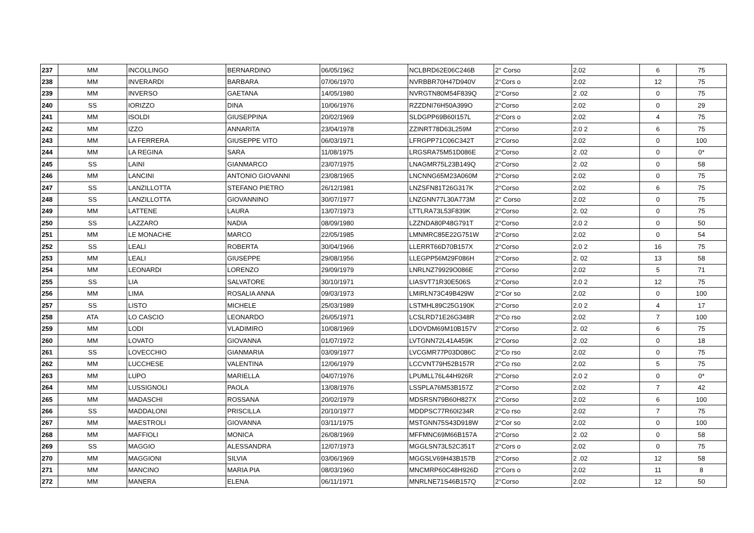| 237 | MM | INCOLLINGO | BERNARDINO | 06/05/1962 | NCLBRD62E06C246B | 2° Corso | 2.02 | 6 | 75 |
| 238 | MM | INVERARDI | BARBARA | 07/06/1970 | NVRBBR70H47D940V | 2°Cors o | 2.02 | 12 | 75 |
| 239 | MM | INVERSO | GAETANA | 14/05/1980 | NVRGTN80M54F839Q | 2°Corso | 2 .02 | 0 | 75 |
| 240 | SS | IORIZZO | DINA | 10/06/1976 | RZZDNI76H50A399O | 2°Corso | 2.02 | 0 | 29 |
| 241 | MM | ISOLDI | GIUSEPPINA | 20/02/1969 | SLDGPP69B60I157L | 2°Cors o | 2.02 | 4 | 75 |
| 242 | MM | IZZO | ANNARITA | 23/04/1978 | ZZINRT78D63L259M | 2°Corso | 2.0 2 | 6 | 75 |
| 243 | MM | LA FERRERA | GIUSEPPE VITO | 06/03/1971 | LFRGPP71C06C342T | 2°Corso | 2.02 | 0 | 100 |
| 244 | MM | LA REGINA | SARA | 11/08/1975 | LRGSRA75M51D086E | 2°Corso | 2 .02 | 0 | 0* |
| 245 | SS | LAINI | GIANMARCO | 23/07/1975 | LNAGMR75L23B149Q | 2°Corso | 2 .02 | 0 | 58 |
| 246 | MM | LANCINI | ANTONIO GIOVANNI | 23/08/1965 | LNCNNG65M23A060M | 2°Corso | 2.02 | 0 | 75 |
| 247 | SS | LANZILLOTTA | STEFANO PIETRO | 26/12/1981 | LNZSFN81T26G317K | 2°Corso | 2.02 | 6 | 75 |
| 248 | SS | LANZILLOTTA | GIOVANNINO | 30/07/1977 | LNZGNN77L30A773M | 2° Corso | 2.02 | 0 | 75 |
| 249 | MM | LATTENE | LAURA | 13/07/1973 | LTTLRA73L53F839K | 2°Corso | 2. 02 | 0 | 75 |
| 250 | SS | LAZZARO | NADIA | 08/09/1980 | LZZNDA80P48G791T | 2°Corso | 2.0 2 | 0 | 50 |
| 251 | MM | LE MONACHE | MARCO | 22/05/1985 | LMNMRC85E22G751W | 2°Corso | 2.02 | 0 | 54 |
| 252 | SS | LEALI | ROBERTA | 30/04/1966 | LLERRT66D70B157X | 2°Corso | 2.0 2 | 16 | 75 |
| 253 | MM | LEALI | GIUSEPPE | 29/08/1956 | LLEGPP56M29F086H | 2°Corso | 2. 02 | 13 | 58 |
| 254 | MM | LEONARDI | LORENZO | 29/09/1979 | LNRLNZ79929O086E | 2°Corso | 2.02 | 5 | 71 |
| 255 | SS | LIA | SALVATORE | 30/10/1971 | LIASVT71R30E506S | 2°Corso | 2.0 2 | 12 | 75 |
| 256 | MM | LIMA | ROSALIA ANNA | 09/03/1973 | LMIRLN73C49B429W | 2°Cor so | 2.02 | 0 | 100 |
| 257 | SS | LISTO | MICHELE | 25/03/1989 | LSTMHL89C25G190K | 2°Corso | 2.0 2 | 4 | 17 |
| 258 | ATA | LO CASCIO | LEONARDO | 26/05/1971 | LCSLRD71E26G348R | 2°Co rso | 2.02 | 7 | 100 |
| 259 | MM | LODI | VLADIMIRO | 10/08/1969 | LDOVDM69M10B157V | 2°Corso | 2. 02 | 6 | 75 |
| 260 | MM | LOVATO | GIOVANNA | 01/07/1972 | LVTGNN72L41A459K | 2°Corso | 2 .02 | 0 | 18 |
| 261 | SS | LOVECCHIO | GIANMARIA | 03/09/1977 | LVCGMR77P03D086C | 2°Co rso | 2.02 | 0 | 75 |
| 262 | MM | LUCCHESE | VALENTINA | 12/06/1979 | LCCVNT79H52B157R | 2°Co rso | 2.02 | 5 | 75 |
| 263 | MM | LUPO | MARIELLA | 04/07/1976 | LPUMLL76L44H926R | 2°Corso | 2.0 2 | 0 | 0* |
| 264 | MM | LUSSIGNOLI | PAOLA | 13/08/1976 | LSSPLA76M53B157Z | 2°Corso | 2.02 | 7 | 42 |
| 265 | MM | MADASCHI | ROSSANA | 20/02/1979 | MDSRSN79B60H827X | 2°Corso | 2.02 | 6 | 100 |
| 266 | SS | MADDALONI | PRISCILLA | 20/10/1977 | MDDPSC77R60I234R | 2°Co rso | 2.02 | 7 | 75 |
| 267 | MM | MAESTROLI | GIOVANNA | 03/11/1975 | MSTGNN75S43D918W | 2°Cor so | 2.02 | 0 | 100 |
| 268 | MM | MAFFIOLI | MONICA | 26/08/1969 | MFFMNC69M66B157A | 2°Corso | 2 .02 | 0 | 58 |
| 269 | SS | MAGGIO | ALESSANDRA | 12/07/1973 | MGGLSN73L52C351T | 2°Cors o | 2.02 | 0 | 75 |
| 270 | MM | MAGGIONI | SILVIA | 03/06/1969 | MGGSLV69H43B157B | 2°Corso | 2 .02 | 12 | 58 |
| 271 | MM | MANCINO | MARIA PIA | 08/03/1960 | MNCMRP60C48H926D | 2°Cors o | 2.02 | 11 | 8 |
| 272 | MM | MANERA | ELENA | 06/11/1971 | MNRLNE71S46B157Q | 2°Corso | 2.02 | 12 | 50 |